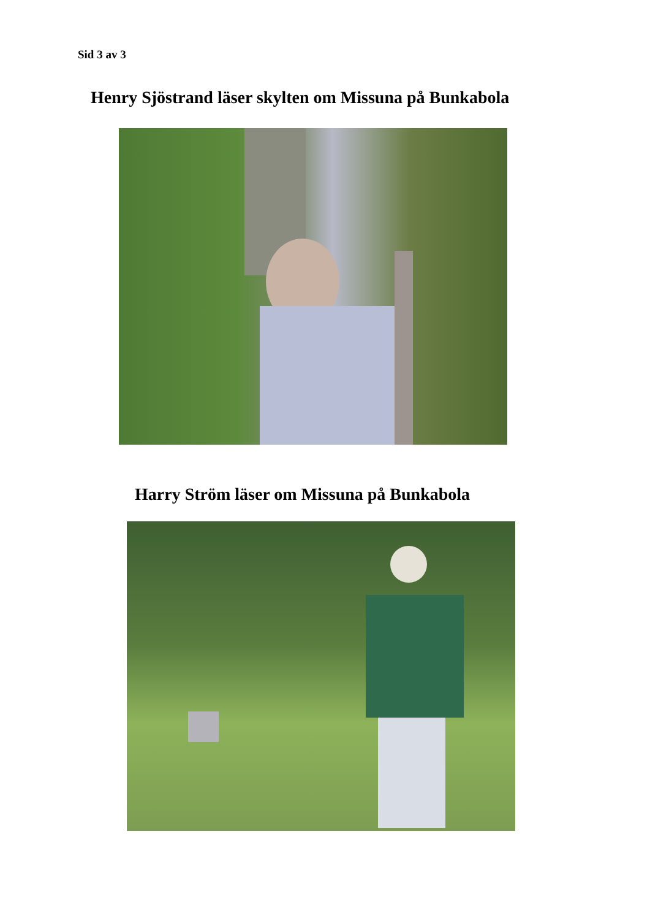Sid 3 av 3
Henry Sjöstrand läser skylten om Missuna på Bunkabola
Harry Ström läser om Missuna på Bunkabola